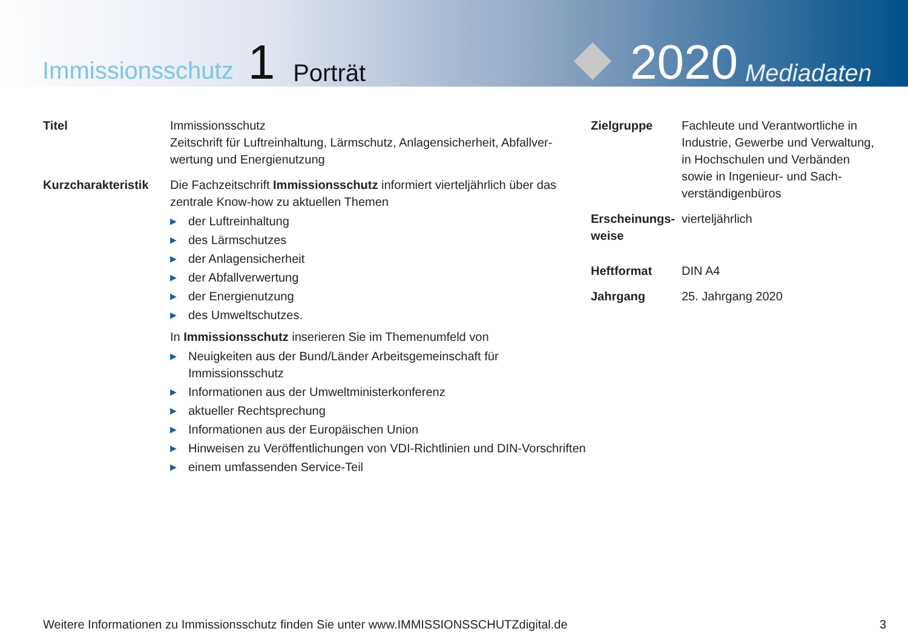Immissionsschutz 1 Porträt
2020 Mediadaten
Titel Immissionsschutz
Zeitschrift für Luftreinhaltung, Lärmschutz, Anlagensicherheit, Abfallver­wertung und Energienutzung
Kurzcharakteristik
Die Fachzeitschrift Immissionsschutz informiert vierteljährlich über das zentrale Know-how zu aktuellen Themen
▶ der Luftreinhaltung
▶ des Lärmschutzes
▶ der Anlagensicherheit
▶ der Abfallverwertung
▶ der Energienutzung
▶ des Umweltschutzes.
In Immissionsschutz inserieren Sie im Themenumfeld von
▶ Neuigkeiten aus der Bund/Länder Arbeitsgemeinschaft für Immissionsschutz
▶ Informationen aus der Umweltministerkonferenz
▶ aktueller Rechtsprechung
▶ Informationen aus der Europäischen Union
▶ Hinweisen zu Veröffentlichungen von VDI-Richtlinien und DIN-Vorschriften
▶ einem umfassenden Service-Teil
Zielgruppe Fachleute und Verantwortliche in Industrie, Gewerbe und Verwaltung, in Hochschulen und Verbänden sowie in Ingenieur- und Sach­verständigenbüros
Erscheinungs­weise
vierteljährlich
Heftformat DIN A4
Jahrgang 25. Jahrgang 2020
Weitere Informationen zu Immissionsschutz finden Sie unter www.IMMISSIONSSCHUTZdigital.de 3